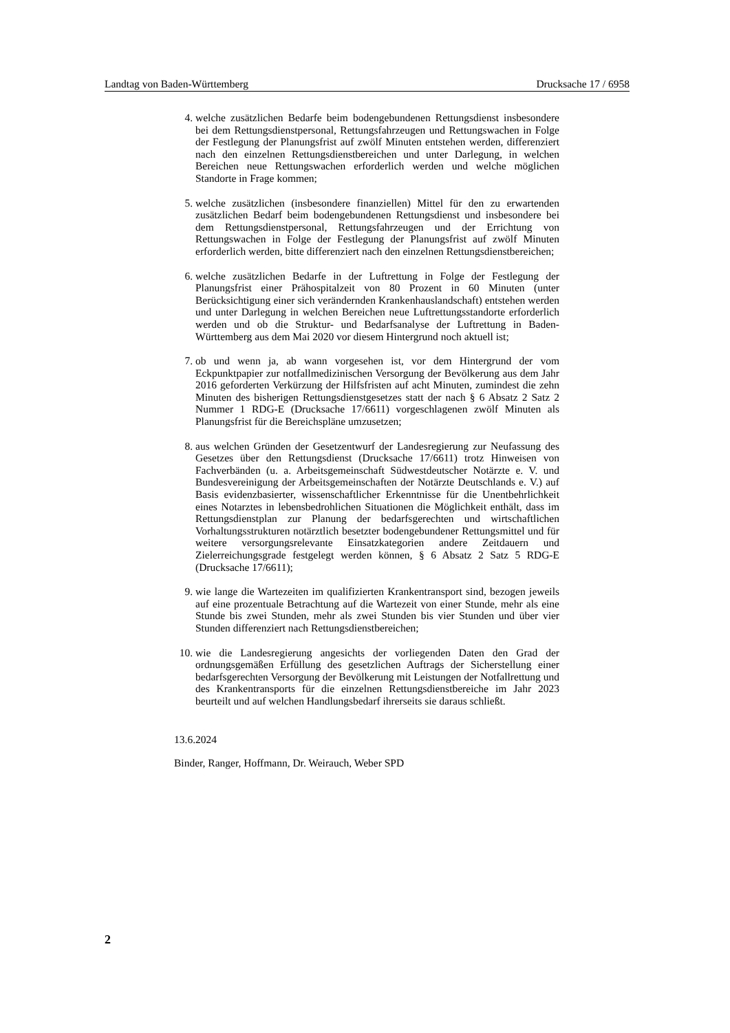Landtag von Baden-Württemberg Drucksache 17 / 6958
4. welche zusätzlichen Bedarfe beim bodengebundenen Rettungsdienst insbesondere bei dem Rettungsdienstpersonal, Rettungsfahrzeugen und Rettungswachen in Folge der Festlegung der Planungsfrist auf zwölf Minuten entstehen werden, differenziert nach den einzelnen Rettungsdienstbereichen und unter Darlegung, in welchen Bereichen neue Rettungswachen erforderlich werden und welche möglichen Standorte in Frage kommen;
5. welche zusätzlichen (insbesondere finanziellen) Mittel für den zu erwartenden zusätzlichen Bedarf beim bodengebundenen Rettungsdienst und insbesondere bei dem Rettungsdienstpersonal, Rettungsfahrzeugen und der Errichtung von Rettungswachen in Folge der Festlegung der Planungsfrist auf zwölf Minuten erforderlich werden, bitte differenziert nach den einzelnen Rettungsdienstbereichen;
6. welche zusätzlichen Bedarfe in der Luftrettung in Folge der Festlegung der Planungsfrist einer Prähospitalzeit von 80 Prozent in 60 Minuten (unter Berücksichtigung einer sich verändernden Krankenhauslandschaft) entstehen werden und unter Darlegung in welchen Bereichen neue Luftrettungsstandorte erforderlich werden und ob die Struktur- und Bedarfsanalyse der Luftrettung in Baden-Württemberg aus dem Mai 2020 vor diesem Hintergrund noch aktuell ist;
7. ob und wenn ja, ab wann vorgesehen ist, vor dem Hintergrund der vom Eckpunktpapier zur notfallmedizinischen Versorgung der Bevölkerung aus dem Jahr 2016 geforderten Verkürzung der Hilfsfristen auf acht Minuten, zumindest die zehn Minuten des bisherigen Rettungsdienstgesetzes statt der nach § 6 Absatz 2 Satz 2 Nummer 1 RDG-E (Drucksache 17/6611) vorgeschlagenen zwölf Minuten als Planungsfrist für die Bereichspläne umzusetzen;
8. aus welchen Gründen der Gesetzentwurf der Landesregierung zur Neufassung des Gesetzes über den Rettungsdienst (Drucksache 17/6611) trotz Hinweisen von Fachverbänden (u. a. Arbeitsgemeinschaft Südwestdeutscher Notärzte e. V. und Bundesvereinigung der Arbeitsgemeinschaften der Notärzte Deutschlands e. V.) auf Basis evidenzbasierter, wissenschaftlicher Erkenntnisse für die Unentbehrlichkeit eines Notarztes in lebensbedrohlichen Situationen die Möglichkeit enthält, dass im Rettungsdienstplan zur Planung der bedarfsgerechten und wirtschaftlichen Vorhaltungsstrukturen notärztlich besetzter bodengebundener Rettungsmittel und für weitere versorgungsrelevante Einsatzkategorien andere Zeitdauern und Zielerreichungsgrade festgelegt werden können, § 6 Absatz 2 Satz 5 RDG-E (Drucksache 17/6611);
9. wie lange die Wartezeiten im qualifizierten Krankentransport sind, bezogen jeweils auf eine prozentuale Betrachtung auf die Wartezeit von einer Stunde, mehr als eine Stunde bis zwei Stunden, mehr als zwei Stunden bis vier Stunden und über vier Stunden differenziert nach Rettungsdienstbereichen;
10. wie die Landesregierung angesichts der vorliegenden Daten den Grad der ordnungsgemäßen Erfüllung des gesetzlichen Auftrags der Sicherstellung einer bedarfsgerechten Versorgung der Bevölkerung mit Leistungen der Notfallrettung und des Krankentransports für die einzelnen Rettungsdienstbereiche im Jahr 2023 beurteilt und auf welchen Handlungsbedarf ihrerseits sie daraus schließt.
13.6.2024
Binder, Ranger, Hoffmann, Dr. Weirauch, Weber SPD
2